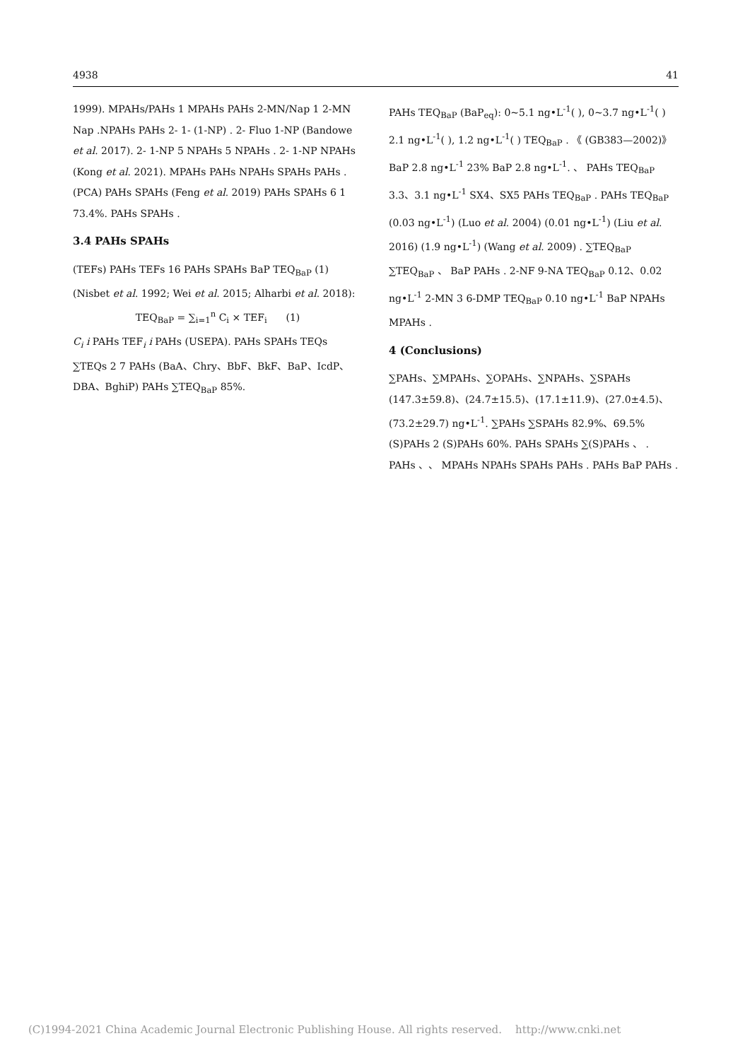4938 41
1999). MPAHs/PAHs 1 MPAHs PAHs 2-MN/Nap 1 2-MN Nap .NPAHs PAHs 2- 1- (1-NP) . 2- Fluo 1-NP (Bandowe et al. 2017). 2- 1-NP 5 NPAHs 5 NPAHs . 2- 1-NP NPAHs (Kong et al. 2021). MPAHs PAHs NPAHs SPAHs PAHs .
(PCA) PAHs SPAHs (Feng et al. 2019) PAHs SPAHs 6 1 73.4%. PAHs SPAHs .
3.4 PAHs SPAHs
(TEFs) PAHs TEFs 16 PAHs SPAHs BaP TEQ<sub>BaP</sub> (1) (Nisbet et al. 1992; Wei et al. 2015; Alharbi et al. 2018):
TEQ<sub>BaP</sub> = ∑<sub>i=1</sub><sup>n</sup> C<sub>i</sub> × TEF<sub>i</sub> (1)
C<sub>i</sub> i PAHs TEF<sub>i</sub> i PAHs (USEPA). PAHs SPAHs TEQs ∑TEQs 2 7 PAHs (BaA、Chry、BbF、BkF、BaP、IcdP、DBA、BghiP) PAHs ∑TEQ<sub>BaP</sub> 85%.
PAHs TEQ<sub>BaP</sub> (BaP<sub>eq</sub>): 0~5.1 ng•L<sup>-1</sup>( ), 0~3.7 ng•L<sup>-1</sup>( ) 2.1 ng•L<sup>-1</sup>( ), 1.2 ng•L<sup>-1</sup>( ) TEQ<sub>BaP</sub> . 《 (GB383—2002)》 BaP 2.8 ng•L<sup>-1</sup> 23% BaP 2.8 ng•L<sup>-1</sup>. 、 PAHs TEQ<sub>BaP</sub> 3.3、3.1 ng•L<sup>-1</sup> SX4、SX5 PAHs TEQ<sub>BaP</sub> . PAHs TEQ<sub>BaP</sub> (0.03 ng•L<sup>-1</sup>) (Luo et al. 2004) (0.01 ng•L<sup>-1</sup>) (Liu et al. 2016) (1.9 ng•L<sup>-1</sup>) (Wang et al. 2009) . ∑TEQ<sub>BaP</sub> ∑TEQ<sub>BaP</sub> 、 BaP PAHs . 2-NF 9-NA TEQ<sub>BaP</sub> 0.12、0.02 ng•L<sup>-1</sup> 2-MN 3 6-DMP TEQ<sub>BaP</sub> 0.10 ng•L<sup>-1</sup> BaP NPAHs MPAHs .
4 (Conclusions)
∑PAHs、∑MPAHs、∑OPAHs、∑NPAHs、∑SPAHs (147.3±59.8)、(24.7±15.5)、(17.1±11.9)、(27.0±4.5)、(73.2±29.7) ng•L<sup>-1</sup>. ∑PAHs ∑SPAHs 82.9%、69.5% (S)PAHs 2 (S)PAHs 60%. PAHs SPAHs ∑(S)PAHs 、 .
PAHs 、、 MPAHs NPAHs SPAHs PAHs . PAHs BaP PAHs .
(C)1994-2021 China Academic Journal Electronic Publishing House. All rights reserved. http://www.cnki.net